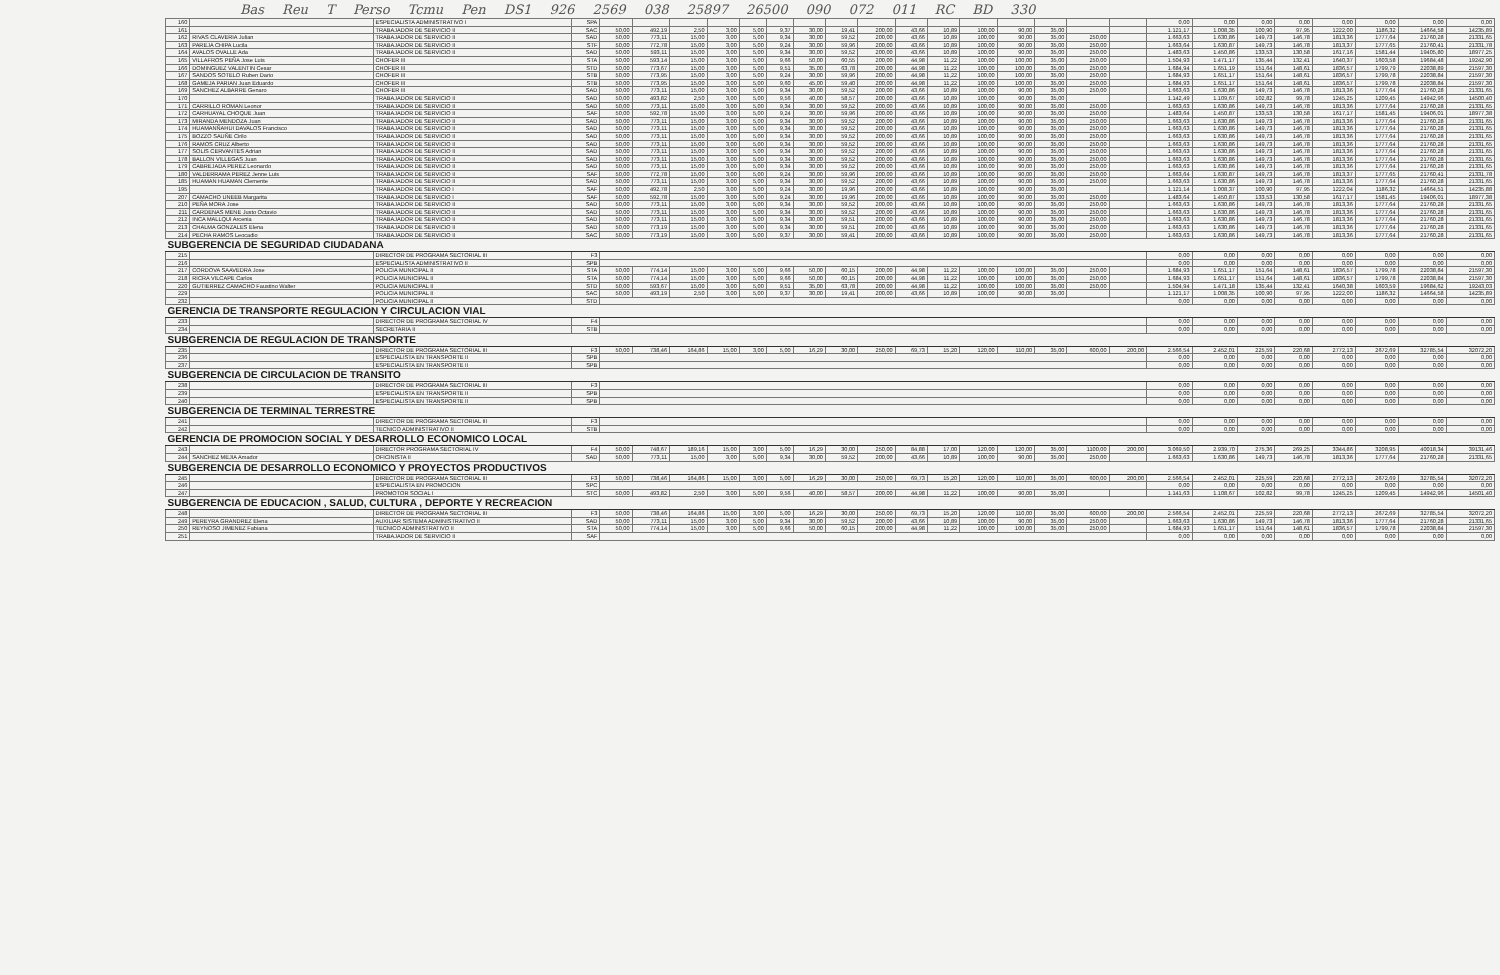Bas Reu T Perso Tcmu Pen DS1 926 2569 038 25897 26500 090 072 011 RC BD 330
| 160 | | ESPECIALISTA ADMINISTRATIVO I | SPA | | | | | | | | | | | | | | | | | 0,00 | 0,00 | 0,00 | 0,00 | 0,00 | 0,00 | 0,00 | 0,00 |
| 161 | | TRABAJADOR DE SERVICIO II | SAC | 50,00 | 492,19 | 2,50 | 3,00 | 5,00 | 9,37 | 30,00 | 19,41 | 200,00 | 43,66 | 10,89 | 100,00 | 90,00 | 35,00 | | | 1.121,17 | 1.008,35 | 100,90 | 97,95 | 1222,00 | 1186,32 | 14664,58 | 14235,89 |
| 162 | RIVAS CLAVERIA Julian | TRABAJADOR DE SERVICIO II | SAD | 50,00 | 773,11 | 15,00 | 3,00 | 5,00 | 9,34 | 30,00 | 59,52 | 200,00 | 43,66 | 10,89 | 100,00 | 90,00 | 35,00 | 250,00 | | 1.663,63 | 1.630,86 | 149,73 | 146,78 | 1813,36 | 1777,64 | 21760,28 | 21331,65 |
| 163 | PAREJA CHIPA Lucila | TRABAJADOR DE SERVICIO II | STF | 50,00 | 772,78 | 15,00 | 3,00 | 5,00 | 9,24 | 30,00 | 59,96 | 200,00 | 43,66 | 10,89 | 100,00 | 90,00 | 35,00 | 250,00 | | 1.663,64 | 1.630,87 | 149,73 | 146,78 | 1813,37 | 1777,65 | 21760,41 | 21331,78 |
| 164 | AVALOS OVALLE Ada | TRABAJADOR DE SERVICIO II | SAD | 50,00 | 593,11 | 15,00 | 3,00 | 5,00 | 9,34 | 30,00 | 59,52 | 200,00 | 43,66 | 10,89 | 100,00 | 90,00 | 35,00 | 250,00 | | 1.483,63 | 1.450,86 | 133,53 | 130,58 | 1617,16 | 1581,44 | 19405,80 | 18977,25 |
| 165 | VILLAFROS PEÑA Jose Luis | CHOFER III | STA | 50,00 | 593,14 | 15,00 | 3,00 | 5,00 | 9,66 | 50,00 | 60,55 | 200,00 | 44,98 | 11,22 | 100,00 | 100,00 | 35,00 | 250,00 | | 1.504,93 | 1.471,17 | 135,44 | 132,41 | 1640,37 | 1603,58 | 19684,48 | 19242,90 |
| 166 | DOMINGUEZ VALENTIN Cesar | CHOFER III | STD | 50,00 | 773,67 | 15,00 | 3,00 | 5,00 | 9,51 | 35,00 | 63,78 | 200,00 | 44,98 | 11,22 | 100,00 | 100,00 | 35,00 | 250,00 | | 1.684,94 | 1.651,19 | 151,64 | 148,61 | 1836,57 | 1799,79 | 22038,89 | 21597,30 |
| 167 | SANDOS SOTELO Ruben Dario | CHOFER III | STB | 50,00 | 773,95 | 15,00 | 3,00 | 5,00 | 9,24 | 30,00 | 59,96 | 200,00 | 44,98 | 11,22 | 100,00 | 100,00 | 35,00 | 250,00 | | 1.684,93 | 1.651,17 | 151,64 | 148,61 | 1836,57 | 1799,78 | 22038,84 | 21597,30 |
| 168 | GAMEJA PARIAN Juan Eduardo | CHOFER III | STB | 50,00 | 773,95 | 15,00 | 3,00 | 5,00 | 9,60 | 45,00 | 59,40 | 200,00 | 44,98 | 11,22 | 100,00 | 100,00 | 35,00 | 250,00 | | 1.684,93 | 1.651,17 | 151,64 | 148,61 | 1836,57 | 1799,78 | 22038,84 | 21597,30 |
| 169 | SANCHEZ ALBARRE Genaro | CHOFER III | SAD | 50,00 | 773,11 | 15,00 | 3,00 | 5,00 | 9,34 | 30,00 | 59,52 | 200,00 | 43,66 | 10,89 | 100,00 | 90,00 | 35,00 | 250,00 | | 1.663,63 | 1.630,86 | 149,73 | 146,78 | 1813,36 | 1777,64 | 21760,28 | 21331,65 |
| 170 | | TRABAJADOR DE SERVICIO II | SAD | 50,00 | 493,82 | 2,50 | 3,00 | 5,00 | 9,56 | 40,00 | 58,57 | 200,00 | 43,66 | 10,89 | 100,00 | 90,00 | 35,00 | | | 1.142,49 | 1.109,67 | 102,82 | 99,78 | 1245,25 | 1209,45 | 14942,96 | 14500,40 |
| 171 | CARRILLO ROMAN Leonor | TRABAJADOR DE SERVICIO II | SAD | 50,00 | 773,11 | 15,00 | 3,00 | 5,00 | 9,34 | 30,00 | 59,52 | 200,00 | 43,66 | 10,89 | 100,00 | 90,00 | 35,00 | 250,00 | | 1.663,63 | 1.630,86 | 149,73 | 146,78 | 1813,36 | 1777,64 | 21760,28 | 21331,65 |
| 172 | CARHUAYAL CHOQUE Juan | TRABAJADOR DE SERVICIO II | SAF | 50,00 | 592,78 | 15,00 | 3,00 | 5,00 | 9,24 | 30,00 | 59,96 | 200,00 | 43,66 | 10,89 | 100,00 | 90,00 | 35,00 | 250,00 | | 1.483,64 | 1.450,87 | 133,53 | 130,58 | 1617,17 | 1581,45 | 19406,01 | 18977,38 |
| 173 | MIRANDA MENDOZA Juan | TRABAJADOR DE SERVICIO II | SAD | 50,00 | 773,11 | 15,00 | 3,00 | 5,00 | 9,34 | 30,00 | 59,52 | 200,00 | 43,66 | 10,89 | 100,00 | 90,00 | 35,00 | 250,00 | | 1.663,63 | 1.630,86 | 149,73 | 146,78 | 1813,36 | 1777,64 | 21760,28 | 21331,65 |
| 174 | HUAMANÑAHUI DAVALOS Francisco | TRABAJADOR DE SERVICIO II | SAD | 50,00 | 773,11 | 15,00 | 3,00 | 5,00 | 9,34 | 30,00 | 59,52 | 200,00 | 43,66 | 10,89 | 100,00 | 90,00 | 35,00 | 250,00 | | 1.663,63 | 1.630,86 | 149,73 | 146,78 | 1813,36 | 1777,64 | 21760,28 | 21331,65 |
| 175 | BOZZO SAUÑE Cirilo | TRABAJADOR DE SERVICIO II | SAD | 50,00 | 773,11 | 15,00 | 3,00 | 5,00 | 9,34 | 30,00 | 59,52 | 200,00 | 43,66 | 10,89 | 100,00 | 90,00 | 35,00 | 250,00 | | 1.663,63 | 1.630,86 | 149,73 | 146,78 | 1813,36 | 1777,64 | 21760,28 | 21331,65 |
| 176 | RAMOS CRUZ Alberto | TRABAJADOR DE SERVICIO II | SAD | 50,00 | 773,11 | 15,00 | 3,00 | 5,00 | 9,34 | 30,00 | 59,52 | 200,00 | 43,66 | 10,89 | 100,00 | 90,00 | 35,00 | 250,00 | | 1.663,63 | 1.630,86 | 149,73 | 146,78 | 1813,36 | 1777,64 | 21760,28 | 21331,65 |
| 177 | SOLIS CERVANTES Adrian | TRABAJADOR DE SERVICIO II | SAD | 50,00 | 773,11 | 15,00 | 3,00 | 5,00 | 9,34 | 30,00 | 59,52 | 200,00 | 43,66 | 10,89 | 100,00 | 90,00 | 35,00 | 250,00 | | 1.663,63 | 1.630,86 | 149,73 | 146,78 | 1813,36 | 1777,64 | 21760,28 | 21331,65 |
| 178 | BALLON VILLEGAS Juan | TRABAJADOR DE SERVICIO II | SAD | 50,00 | 773,11 | 15,00 | 3,00 | 5,00 | 9,34 | 30,00 | 59,52 | 200,00 | 43,66 | 10,89 | 100,00 | 90,00 | 35,00 | 250,00 | | 1.663,63 | 1.630,86 | 149,73 | 146,78 | 1813,36 | 1777,64 | 21760,28 | 21331,65 |
| 179 | CABREJADA PEREZ Leonardo | TRABAJADOR DE SERVICIO II | SAD | 50,00 | 773,11 | 15,00 | 3,00 | 5,00 | 9,34 | 30,00 | 59,52 | 200,00 | 43,66 | 10,89 | 100,00 | 90,00 | 35,00 | 250,00 | | 1.663,63 | 1.630,86 | 149,73 | 146,78 | 1813,36 | 1777,64 | 21760,28 | 21331,65 |
| 180 | VALDERRAMA PEREZ Jenne Luis | TRABAJADOR DE SERVICIO II | SAF | 50,00 | 772,78 | 15,00 | 3,00 | 5,00 | 9,24 | 30,00 | 59,96 | 200,00 | 43,66 | 10,89 | 100,00 | 90,00 | 35,00 | 250,00 | | 1.663,64 | 1.630,87 | 149,73 | 146,78 | 1813,37 | 1777,65 | 21760,41 | 21331,78 |
| 185 | HUAMAN HUAMAN Clemente | TRABAJADOR DE SERVICIO II | SAD | 50,00 | 773,11 | 15,00 | 3,00 | 5,00 | 9,34 | 30,00 | 59,52 | 200,00 | 43,66 | 10,89 | 100,00 | 90,00 | 35,00 | 250,00 | | 1.663,63 | 1.630,86 | 149,73 | 146,78 | 1813,36 | 1777,64 | 21760,28 | 21331,65 |
| 195 | | TRABAJADOR DE SERVICIO I | SAF | 50,00 | 492,78 | 2,50 | 3,00 | 5,00 | 9,24 | 30,00 | 19,96 | 200,00 | 43,66 | 10,89 | 100,00 | 90,00 | 35,00 | | | 1.121,14 | 1.008,37 | 100,90 | 97,95 | 1222,04 | 1186,32 | 14664,51 | 14235,88 |
| 207 | CAMACHO UNEEB Margarita | TRABAJADOR DE SERVICIO I | SAF | 50,00 | 592,78 | 15,00 | 3,00 | 5,00 | 9,24 | 30,00 | 19,96 | 200,00 | 43,66 | 10,89 | 100,00 | 90,00 | 35,00 | 250,00 | | 1.483,64 | 1.450,87 | 133,53 | 130,58 | 1617,17 | 1581,45 | 19406,01 | 18977,38 |
| 210 | PEÑA MORA Jose | TRABAJADOR DE SERVICIO II | SAD | 50,00 | 773,11 | 15,00 | 3,00 | 5,00 | 9,34 | 30,00 | 59,52 | 200,00 | 43,66 | 10,89 | 100,00 | 90,00 | 35,00 | 250,00 | | 1.663,63 | 1.630,86 | 149,73 | 146,78 | 1813,36 | 1777,64 | 21760,28 | 21331,65 |
| 211 | CARDENAS MENE Justo Octavio | TRABAJADOR DE SERVICIO II | SAD | 50,00 | 773,11 | 15,00 | 3,00 | 5,00 | 9,34 | 30,00 | 59,52 | 200,00 | 43,66 | 10,89 | 100,00 | 90,00 | 35,00 | 250,00 | | 1.663,63 | 1.630,86 | 149,73 | 146,78 | 1813,36 | 1777,64 | 21760,28 | 21331,65 |
| 212 | INCA MALLQUI Arcenia | TRABAJADOR DE SERVICIO II | SAD | 50,00 | 773,11 | 15,00 | 3,00 | 5,00 | 9,34 | 30,00 | 59,51 | 200,00 | 43,66 | 10,89 | 100,00 | 90,00 | 35,00 | 250,00 | | 1.663,63 | 1.630,86 | 149,73 | 146,78 | 1813,36 | 1777,64 | 21760,28 | 21331,65 |
| 213 | CHALMA GONZALES Elena | TRABAJADOR DE SERVICIO II | SAD | 50,00 | 773,19 | 15,00 | 3,00 | 5,00 | 9,34 | 30,00 | 59,51 | 200,00 | 43,66 | 10,89 | 100,00 | 90,00 | 35,00 | 250,00 | | 1.663,63 | 1.630,86 | 149,73 | 146,78 | 1813,36 | 1777,64 | 21760,28 | 21331,65 |
| 214 | PECHA RAMOS Leocadio | TRABAJADOR DE SERVICIO II | SAC | 50,00 | 773,19 | 15,00 | 3,00 | 5,00 | 9,37 | 30,00 | 59,41 | 200,00 | 43,66 | 10,89 | 100,00 | 90,00 | 35,00 | 250,00 | | 1.663,63 | 1.630,86 | 149,73 | 146,78 | 1813,36 | 1777,64 | 21760,28 | 21331,65 |
| SUBGERENCIA DE SEGURIDAD CIUDADANA | | | | | | | | | | | | | | | | | | | | | | | | | | | |
| 215 | | DIRECTOR DE PROGRAMA SECTORIAL III | F3 | | | | | | | | | | | | | | | | | 0,00 | 0,00 | 0,00 | 0,00 | 0,00 | 0,00 | 0,00 | 0,00 |
| 216 | | ESPECIALISTA ADMINISTRATIVO II | SPB | | | | | | | | | | | | | | | | | 0,00 | 0,00 | 0,00 | 0,00 | 0,00 | 0,00 | 0,00 | 0,00 |
| 217 | CORDOVA SAAVEDRA Jose | POLICIA MUNICIPAL II | STA | 50,00 | 774,14 | 15,00 | 3,00 | 5,00 | 9,66 | 50,00 | 60,15 | 200,00 | 44,98 | 11,22 | 100,00 | 100,00 | 35,00 | 250,00 | | 1.684,93 | 1.651,17 | 151,64 | 148,61 | 1836,57 | 1799,78 | 22038,84 | 21597,30 |
| 218 | RICRA VILCAPE Carlos | POLICIA MUNICIPAL II | STA | 50,00 | 774,14 | 15,00 | 3,00 | 5,00 | 9,66 | 50,00 | 60,15 | 200,00 | 44,98 | 11,22 | 100,00 | 100,00 | 35,00 | 250,00 | | 1.684,93 | 1.651,17 | 151,64 | 148,61 | 1836,57 | 1799,78 | 22038,84 | 21597,30 |
| 220 | GUTIERREZ CAMACHO Faustino Walter | POLICIA MUNICIPAL II | STD | 50,00 | 593,67 | 15,00 | 3,00 | 5,00 | 9,51 | 35,00 | 63,78 | 200,00 | 44,98 | 11,22 | 100,00 | 100,00 | 35,00 | 250,00 | | 1.504,94 | 1.471,18 | 135,44 | 132,41 | 1640,38 | 1603,59 | 19684,62 | 19243,03 |
| 229 | | POLICIA MUNICIPAL II | SAC | 50,00 | 493,19 | 2,50 | 3,00 | 5,00 | 9,37 | 30,00 | 19,41 | 200,00 | 43,66 | 10,89 | 100,00 | 90,00 | 35,00 | | | 1.121,17 | 1.008,35 | 100,90 | 97,95 | 1222,00 | 1186,32 | 14664,58 | 14235,89 |
| 232 | | POLICIA MUNICIPAL II | STD | | | | | | | | | | | | | | | | | 0,00 | 0,00 | 0,00 | 0,00 | 0,00 | 0,00 | 0,00 | 0,00 |
| GERENCIA DE TRANSPORTE REGULACION Y CIRCULACION VIAL | | | | | | | | | | | | | | | | | | | | | | | | | | | |
| 233 | | DIRECTOR DE PROGRAMA SECTORIAL IV | F4 | | | | | | | | | | | | | | | | | 0,00 | 0,00 | 0,00 | 0,00 | 0,00 | 0,00 | 0,00 | 0,00 |
| 234 | | SECRETARIA II | STB | | | | | | | | | | | | | | | | | 0,00 | 0,00 | 0,00 | 0,00 | 0,00 | 0,00 | 0,00 | 0,00 |
| SUBGERENCIA DE REGULACION DE TRANSPORTE | | | | | | | | | | | | | | | | | | | | | | | | | | | |
| 235 | | DIRECTOR DE PROGRAMA SECTORIAL III | F3 | 50,00 | 738,46 | 164,86 | 15,00 | 3,00 | 5,00 | 16,29 | 30,00 | 250,00 | 69,73 | 15,20 | 120,00 | 110,00 | 35,00 | 600,00 | 200,00 | 2.566,54 | 2.452,01 | 225,59 | 220,68 | 2772,13 | 2672,69 | 32785,54 | 32072,20 |
| 236 | | ESPECIALISTA EN TRANSPORTE II | SPB | | | | | | | | | | | | | | | | | 0,00 | 0,00 | 0,00 | 0,00 | 0,00 | 0,00 | 0,00 | 0,00 |
| 237 | | ESPECIALISTA EN TRANSPORTE II | SPB | | | | | | | | | | | | | | | | | 0,00 | 0,00 | 0,00 | 0,00 | 0,00 | 0,00 | 0,00 | 0,00 |
| SUBGERENCIA DE CIRCULACION DE TRANSITO | | | | | | | | | | | | | | | | | | | | | | | | | | | |
| 238 | | DIRECTOR DE PROGRAMA SECTORIAL III | F3 | | | | | | | | | | | | | | | | | 0,00 | 0,00 | 0,00 | 0,00 | 0,00 | 0,00 | 0,00 | 0,00 |
| 239 | | ESPECIALISTA EN TRANSPORTE II | SPB | | | | | | | | | | | | | | | | | 0,00 | 0,00 | 0,00 | 0,00 | 0,00 | 0,00 | 0,00 | 0,00 |
| 240 | | ESPECIALISTA EN TRANSPORTE II | SPB | | | | | | | | | | | | | | | | | 0,00 | 0,00 | 0,00 | 0,00 | 0,00 | 0,00 | 0,00 | 0,00 |
| SUBGERENCIA DE TERMINAL TERRESTRE | | | | | | | | | | | | | | | | | | | | | | | | | | | |
| 241 | | DIRECTOR DE PROGRAMA SECTORIAL III | F3 | | | | | | | | | | | | | | | | | 0,00 | 0,00 | 0,00 | 0,00 | 0,00 | 0,00 | 0,00 | 0,00 |
| 242 | | TECNICO ADMINISTRATIVO II | STB | | | | | | | | | | | | | | | | | 0,00 | 0,00 | 0,00 | 0,00 | 0,00 | 0,00 | 0,00 | 0,00 |
| GERENCIA DE PROMOCION SOCIAL Y DESARROLLO ECONOMICO LOCAL | | | | | | | | | | | | | | | | | | | | | | | | | | | |
| 243 | | DIRECTOR PROGRAMA SECTORIAL IV | F4 | 50,00 | 748,67 | 189,16 | 15,00 | 3,00 | 5,00 | 16,29 | 30,00 | 250,00 | 84,88 | 17,00 | 120,00 | 120,00 | 35,00 | 1100,00 | 200,00 | 3.069,50 | 2.939,70 | 275,36 | 269,25 | 3344,86 | 3208,95 | 40018,34 | 39131,46 |
| 244 | SANCHEZ MEJIA Amador | OFICINISTA II | SAD | 50,00 | 773,11 | 15,00 | 3,00 | 5,00 | 9,34 | 30,00 | 59,52 | 200,00 | 43,66 | 10,89 | 100,00 | 90,00 | 35,00 | 250,00 | | 1.663,63 | 1.630,86 | 149,73 | 146,78 | 1813,36 | 1777,64 | 21760,28 | 21331,65 |
| SUBGERENCIA DE DESARROLLO ECONOMICO Y PROYECTOS PRODUCTIVOS | | | | | | | | | | | | | | | | | | | | | | | | | | | |
| 245 | | DIRECTOR DE PROGRAMA SECTORIAL III | F3 | 50,00 | 738,46 | 164,86 | 15,00 | 3,00 | 5,00 | 16,29 | 30,00 | 250,00 | 69,73 | 15,20 | 120,00 | 110,00 | 35,00 | 600,00 | 200,00 | 2.566,54 | 2.452,01 | 225,59 | 220,68 | 2772,13 | 2672,69 | 32785,54 | 32072,20 |
| 246 | | ESPECIALISTA EN PROMOCION | SPC | | | | | | | | | | | | | | | | | 0,00 | 0,00 | 0,00 | 0,00 | 0,00 | 0,00 | 0,00 | 0,00 |
| 247 | | PROMOTOR SOCIAL I | STC | 50,00 | 493,82 | 2,50 | 3,00 | 5,00 | 9,56 | 40,00 | 58,57 | 200,00 | 44,98 | 11,22 | 100,00 | 90,00 | 35,00 | | | 1.141,63 | 1.108,67 | 102,82 | 99,78 | 1245,25 | 1209,45 | 14942,96 | 14501,40 |
| SUBGERENCIA DE EDUCACION , SALUD, CULTURA , DEPORTE Y RECREACION | | | | | | | | | | | | | | | | | | | | | | | | | | | |
| 248 | | DIRECTOR DE PROGRAMA SECTORIAL III | F3 | 50,00 | 738,46 | 164,86 | 15,00 | 3,00 | 5,00 | 16,29 | 30,00 | 250,00 | 69,73 | 15,20 | 120,00 | 110,00 | 35,00 | 600,00 | 200,00 | 2.566,54 | 2.452,01 | 225,59 | 220,68 | 2772,13 | 2672,69 | 32785,54 | 32072,20 |
| 249 | PEREYRA GRANDREZ Elena | AUXILIAR SISTEMA ADMINISTRATIVO II | SAD | 50,00 | 773,11 | 15,00 | 3,00 | 5,00 | 9,34 | 30,00 | 59,52 | 200,00 | 43,66 | 10,89 | 100,00 | 90,00 | 35,00 | 250,00 | | 1.663,63 | 1.630,86 | 149,73 | 146,78 | 1813,36 | 1777,64 | 21760,28 | 21331,65 |
| 250 | REYNOSO JIMENEZ Fabiana | TECNICO ADMINISTRATIVO II | STA | 50,00 | 774,14 | 15,00 | 3,00 | 5,00 | 9,66 | 50,00 | 60,15 | 200,00 | 44,98 | 11,22 | 100,00 | 100,00 | 35,00 | 250,00 | | 1.684,93 | 1.651,17 | 151,64 | 148,61 | 1836,57 | 1799,78 | 22038,84 | 21597,30 |
| 251 | | TRABAJADOR DE SERVICIO II | SAF | | | | | | | | | | | | | | | | | 0,00 | 0,00 | 0,00 | 0,00 | 0,00 | 0,00 | 0,00 | 0,00 |